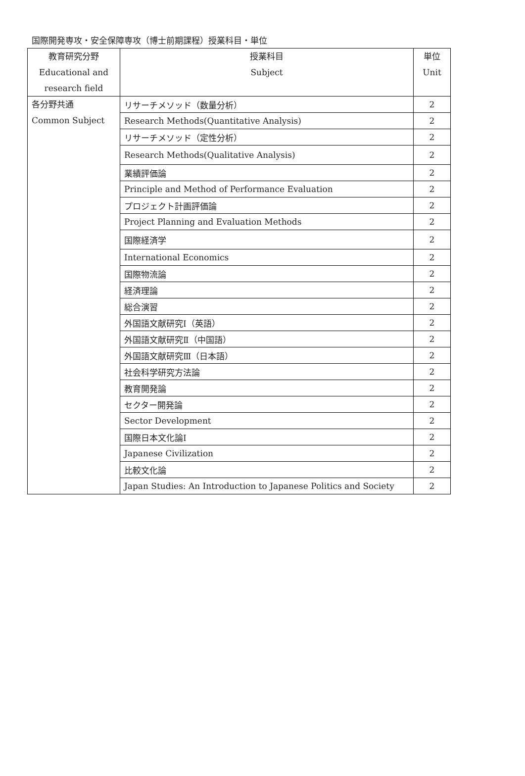国際開発専攻・安全保障専攻（博士前期課程）授業科目・単位
| 教育研究分野 Educational and research field | 授業科目 Subject | 単位 Unit |
| --- | --- | --- |
| 各分野共通 Common Subject | リサーチメソッド（数量分析） | 2 |
| | Research Methods(Quantitative Analysis) | 2 |
| | リサーチメソッド（定性分析） | 2 |
| | Research Methods(Qualitative Analysis) | 2 |
| | 業績評価論 | 2 |
| | Principle and Method of Performance Evaluation | 2 |
| | プロジェクト計画評価論 | 2 |
| | Project Planning and Evaluation Methods | 2 |
| | 国際経済学 | 2 |
| | International Economics | 2 |
| | 国際物流論 | 2 |
| | 経済理論 | 2 |
| | 総合演習 | 2 |
| | 外国語文献研究Ⅰ（英語） | 2 |
| | 外国語文献研究Ⅱ（中国語） | 2 |
| | 外国語文献研究Ⅲ（日本語） | 2 |
| | 社会科学研究方法論 | 2 |
| | 教育開発論 | 2 |
| | セクター開発論 | 2 |
| | Sector Development | 2 |
| | 国際日本文化論Ⅰ | 2 |
| | Japanese Civilization | 2 |
| | 比較文化論 | 2 |
| | Japan Studies: An Introduction to Japanese Politics and Society | 2 |